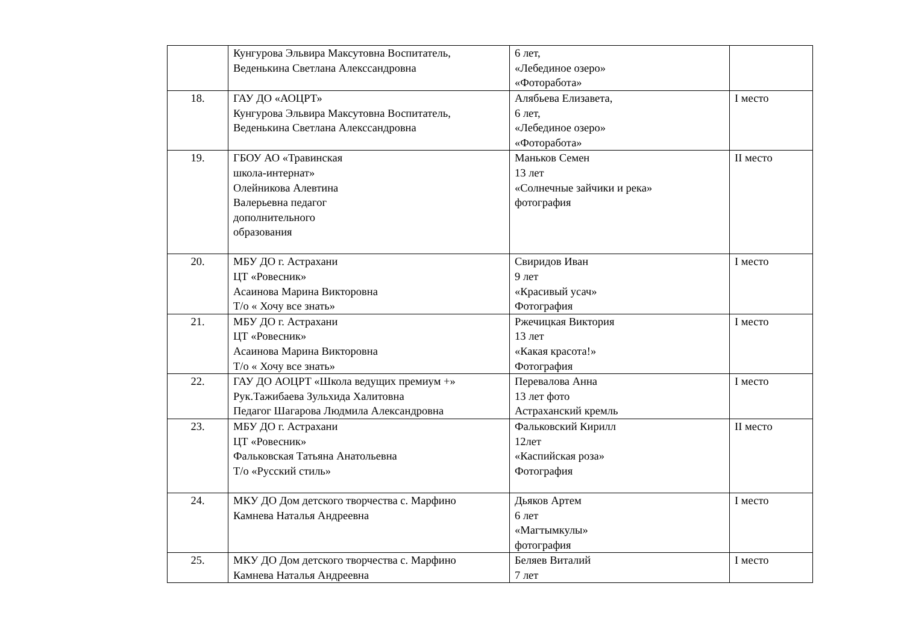| | Кунгурова Эльвира Максутовна Воспитатель, Веденькина Светлана Алекссандровна | 6 лет, «Лебединое озеро» «Фоторабота» | |
| 18. | ГАУ ДО «АОЦРТ» Кунгурова Эльвира Максутовна Воспитатель, Веденькина Светлана Алекссандровна | Алябьева Елизавета, 6 лет, «Лебединое озеро» «Фоторабота» | I место |
| 19. | ГБОУ АО «Травинская школа-интернат» Олейникова Алевтина Валерьевна педагог дополнительного образования | Маньков Семен 13 лет «Солнечные зайчики и река» фотография | II место |
| 20. | МБУ ДО г. Астрахани ЦТ «Ровесник» Асаинова Марина Викторовна Т/о « Хочу все знать» | Свиридов Иван 9 лет «Красивый усач» Фотография | I место |
| 21. | МБУ ДО г. Астрахани ЦТ «Ровесник» Асаинова Марина Викторовна Т/о « Хочу все знать» | Ржечицкая Виктория 13 лет «Какая красота!» Фотография | I место |
| 22. | ГАУ ДО АОЦРТ «Школа ведущих премиум +» Рук.Тажибаева Зульхида Халитовна Педагог Шагарова Людмила Александровна | Перевалова Анна 13 лет фото Астраханский кремль | I место |
| 23. | МБУ ДО г. Астрахани ЦТ «Ровесник» Фальковская Татьяна Анатольевна Т/о «Русский стиль» | Фальковский Кирилл 12лет «Каспийская роза» Фотография | II место |
| 24. | МКУ ДО Дом детского творчества с. Марфино Камнева Наталья Андреевна | Дьяков Артем 6 лет «Магтымкулы» фотография | I место |
| 25. | МКУ ДО Дом детского творчества с. Марфино Камнева Наталья Андреевна | Беляев Виталий 7 лет | I место |